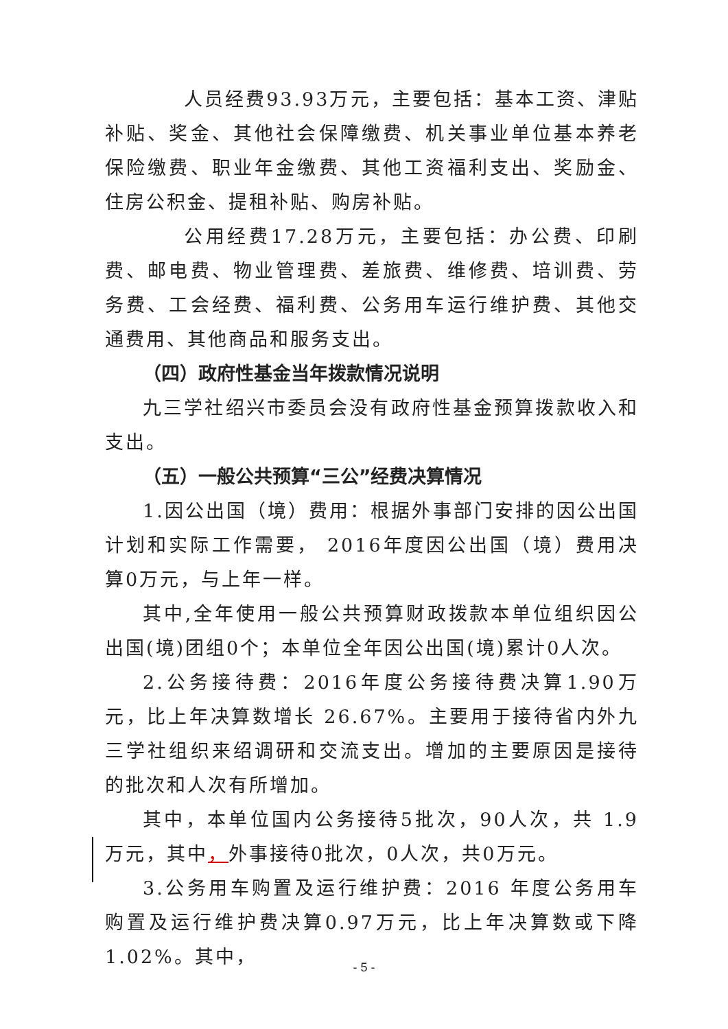人员经费93.93万元，主要包括：基本工资、津贴补贴、奖金、其他社会保障缴费、机关事业单位基本养老保险缴费、职业年金缴费、其他工资福利支出、奖励金、住房公积金、提租补贴、购房补贴。
公用经费17.28万元，主要包括：办公费、印刷费、邮电费、物业管理费、差旅费、维修费、培训费、劳务费、工会经费、福利费、公务用车运行维护费、其他交通费用、其他商品和服务支出。
（四）政府性基金当年拨款情况说明
九三学社绍兴市委员会没有政府性基金预算拨款收入和支出。
（五）一般公共预算“三公”经费决算情况
1.因公出国（境）费用：根据外事部门安排的因公出国计划和实际工作需要， 2016年度因公出国（境）费用决算0万元，与上年一样。
其中,全年使用一般公共预算财政拨款本单位组织因公出国(境)团组0个；本单位全年因公出国(境)累计0人次。
2.公务接待费：2016年度公务接待费决算1.90万元，比上年决算数增长 26.67%。主要用于接待省内外九三学社组织来绍调研和交流支出。增加的主要原因是接待的批次和人次有所增加。
其中，本单位国内公务接待5批次，90人次，共 1.9万元，其中，外事接待0批次，0人次，共0万元。
3.公务用车购置及运行维护费：2016 年度公务用车购置及运行维护费决算0.97万元，比上年决算数或下降1.02%。其中，
- 5 -